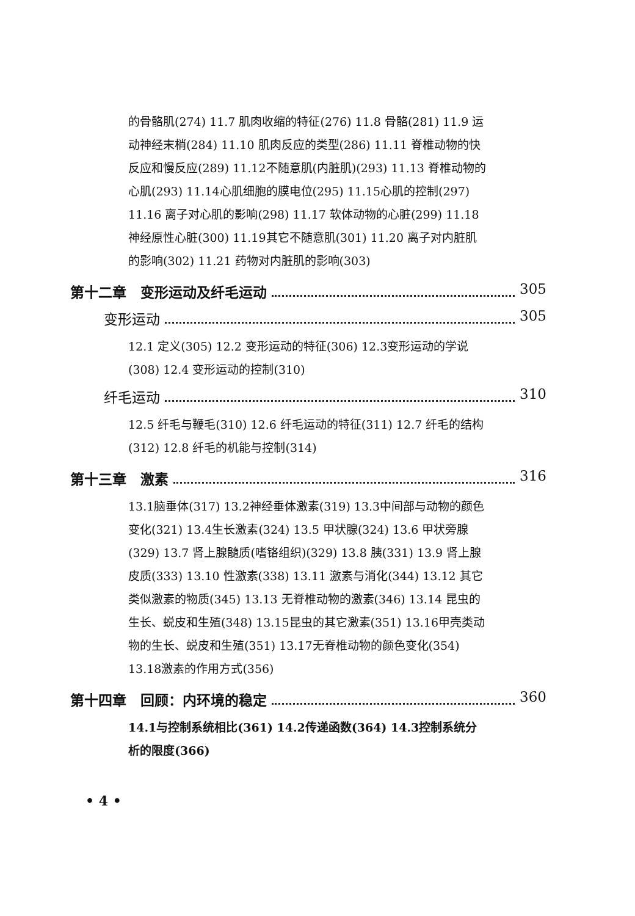的骨骼肌(274) 11.7 肌肉收缩的特征(276) 11.8 骨骼(281) 11.9 运动神经末梢(284) 11.10 肌肉反应的类型(286) 11.11 脊椎动物的快反应和慢反应(289) 11.12不随意肌(内脏肌)(293) 11.13 脊椎动物的心肌(293) 11.14心肌细胞的膜电位(295) 11.15心肌的控制(297) 11.16 离子对心肌的影响(298) 11.17 软体动物的心脏(299) 11.18神经原性心脏(300) 11.19其它不随意肌(301) 11.20 离子对内脏肌的影响(302) 11.21 药物对内脏肌的影响(303)
第十二章　变形运动及纤毛运动 305
变形运动 305
12.1 定义(305) 12.2 变形运动的特征(306) 12.3变形运动的学说(308) 12.4 变形运动的控制(310)
纤毛运动 310
12.5 纤毛与鞭毛(310) 12.6 纤毛运动的特征(311) 12.7 纤毛的结构(312) 12.8 纤毛的机能与控制(314)
第十三章　激素 316
13.1脑垂体(317) 13.2神经垂体激素(319) 13.3中间部与动物的颜色变化(321) 13.4生长激素(324) 13.5 甲状腺(324) 13.6 甲状旁腺(329) 13.7 肾上腺髓质(嗜铬组织)(329) 13.8 胰(331) 13.9 肾上腺皮质(333) 13.10 性激素(338) 13.11 激素与消化(344) 13.12 其它类似激素的物质(345) 13.13 无脊椎动物的激素(346) 13.14 昆虫的生长、蜕皮和生殖(348) 13.15昆虫的其它激素(351) 13.16甲壳类动物的生长、蜕皮和生殖(351) 13.17无脊椎动物的颜色变化(354) 13.18激素的作用方式(356)
第十四章　回顾：内环境的稳定 360
14.1与控制系统相比(361) 14.2传递函数(364) 14.3控制系统分析的限度(366)
• 4 •